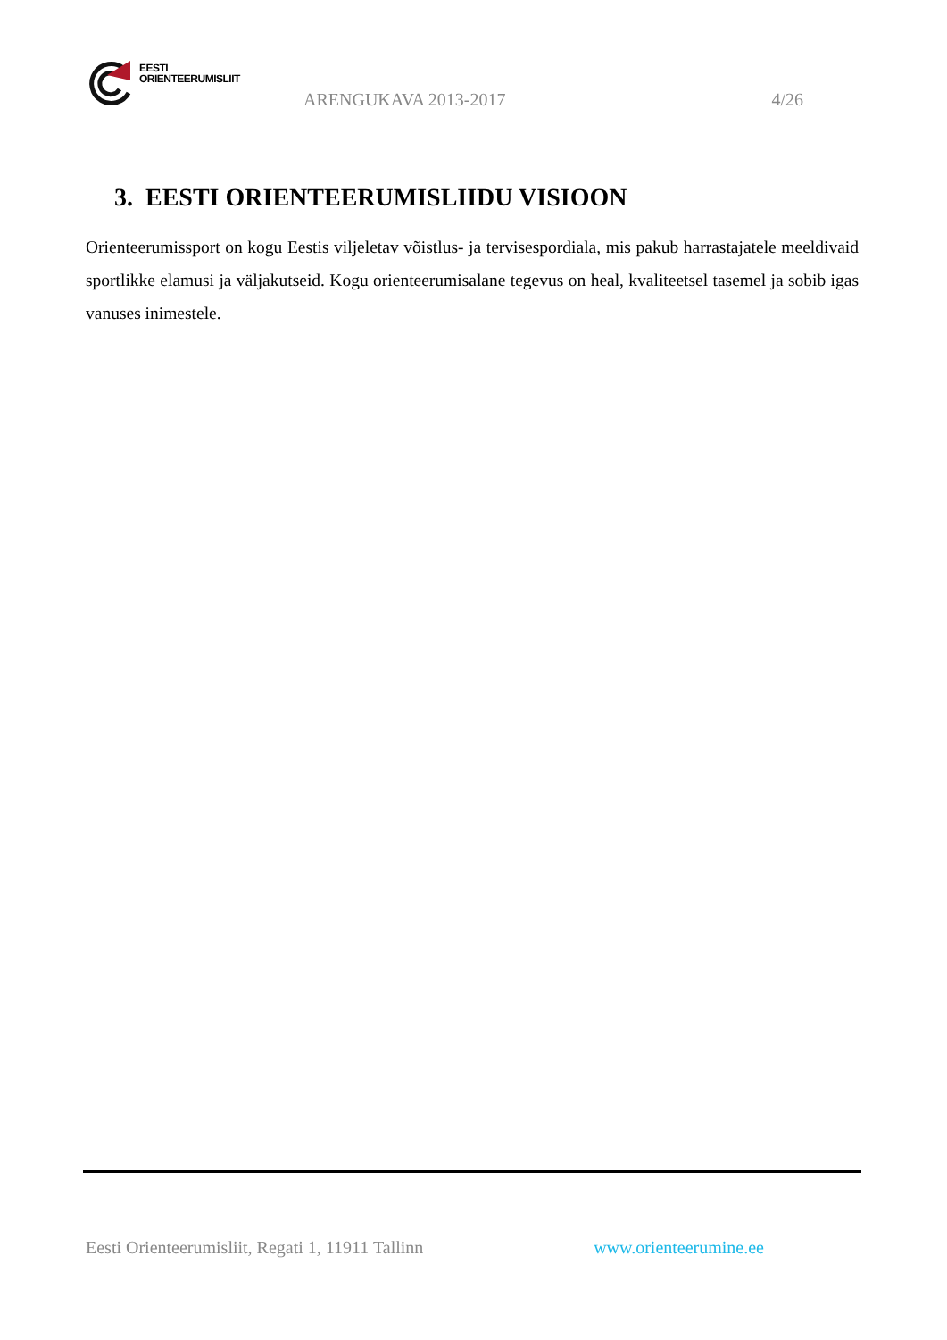EESTI
ORIENTEERUMISLIIT
ARENGUKAVA 2013-2017 4/26
3. EESTI ORIENTEERUMISLIIDU VISIOON
Orienteerumissport on kogu Eestis viljeletav võistlus- ja tervisespordiala, mis pakub harrastajatele meeldivaid sportlikke elamusi ja väljakutseid. Kogu orienteerumisalane tegevus on heal, kvaliteetsel tasemel ja sobib igas vanuses inimestele.
Eesti Orienteerumisliit, Regati 1, 11911 Tallinn www.orienteerumine.ee